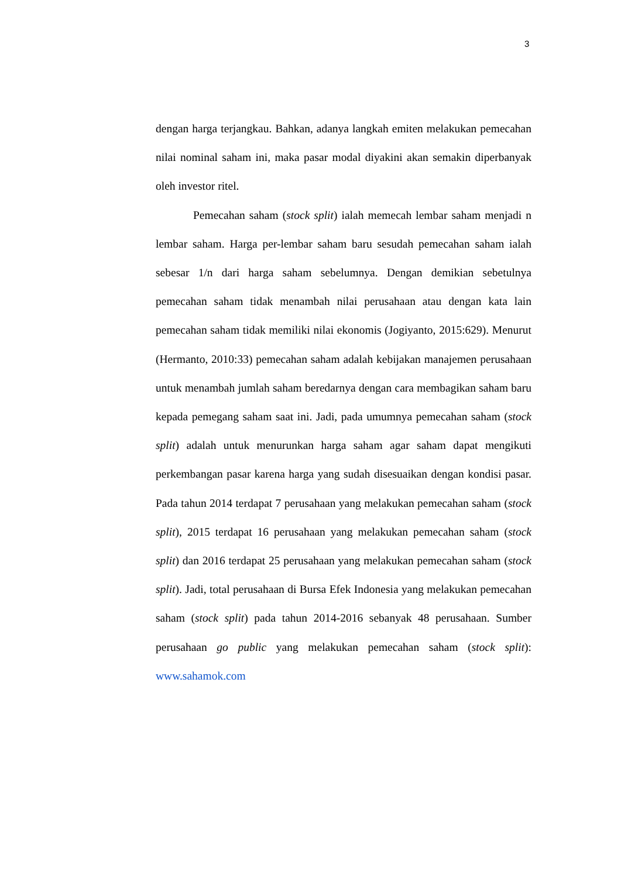3
dengan harga terjangkau. Bahkan, adanya langkah emiten melakukan pemecahan nilai nominal saham ini, maka pasar modal diyakini akan semakin diperbanyak oleh investor ritel.
Pemecahan saham (stock split) ialah memecah lembar saham menjadi n lembar saham. Harga per-lembar saham baru sesudah pemecahan saham ialah sebesar 1/n dari harga saham sebelumnya. Dengan demikian sebetulnya pemecahan saham tidak menambah nilai perusahaan atau dengan kata lain pemecahan saham tidak memiliki nilai ekonomis (Jogiyanto, 2015:629). Menurut (Hermanto, 2010:33) pemecahan saham adalah kebijakan manajemen perusahaan untuk menambah jumlah saham beredarnya dengan cara membagikan saham baru kepada pemegang saham saat ini. Jadi, pada umumnya pemecahan saham (stock split) adalah untuk menurunkan harga saham agar saham dapat mengikuti perkembangan pasar karena harga yang sudah disesuaikan dengan kondisi pasar. Pada tahun 2014 terdapat 7 perusahaan yang melakukan pemecahan saham (stock split), 2015 terdapat 16 perusahaan yang melakukan pemecahan saham (stock split) dan 2016 terdapat 25 perusahaan yang melakukan pemecahan saham (stock split). Jadi, total perusahaan di Bursa Efek Indonesia yang melakukan pemecahan saham (stock split) pada tahun 2014-2016 sebanyak 48 perusahaan. Sumber perusahaan go public yang melakukan pemecahan saham (stock split): www.sahamok.com